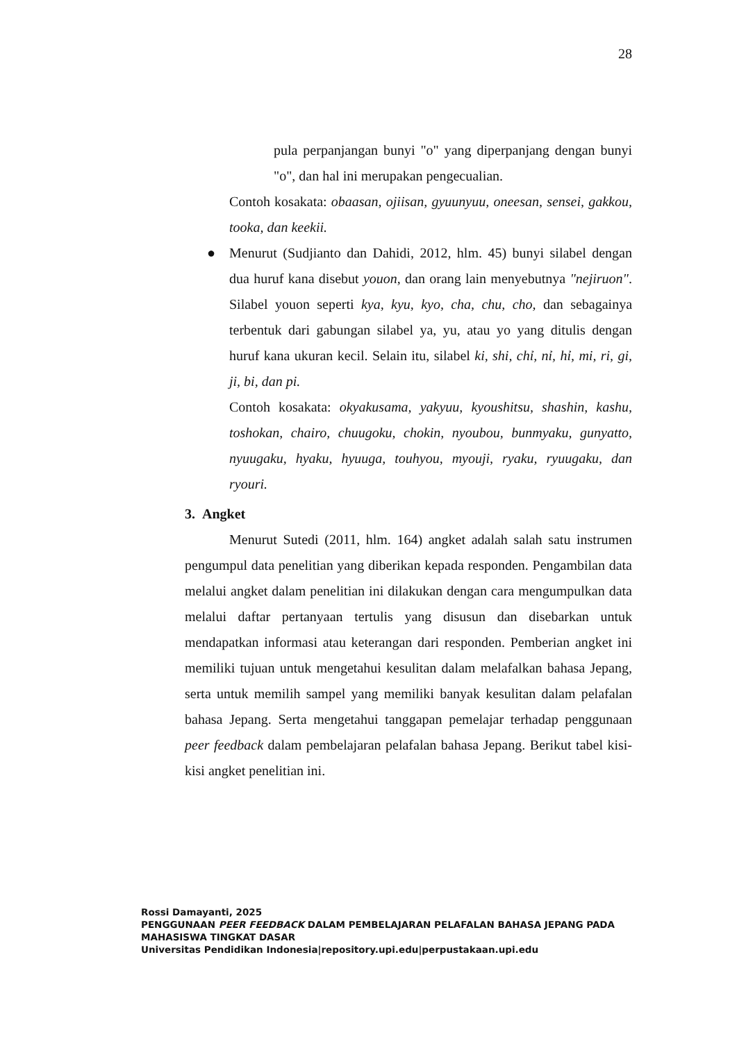28
pula perpanjangan bunyi "o" yang diperpanjang dengan bunyi "o", dan hal ini merupakan pengecualian.
Contoh kosakata: obaasan, ojiisan, gyuunyuu, oneesan, sensei, gakkou, tooka, dan keekii.
●
Menurut (Sudjianto dan Dahidi, 2012, hlm. 45) bunyi silabel dengan dua huruf kana disebut youon, dan orang lain menyebutnya "nejiruon". Silabel youon seperti kya, kyu, kyo, cha, chu, cho, dan sebagainya terbentuk dari gabungan silabel ya, yu, atau yo yang ditulis dengan huruf kana ukuran kecil. Selain itu, silabel ki, shi, chỉ, nỉ, hỉ, mi, ri, gi, ji, bi, dan pi.
Contoh kosakata: okyakusama, yakyuu, kyoushitsu, shashin, kashu, toshokan, chairo, chuugoku, chokin, nyoubou, bunmyaku, gunyatto, nyuugaku, hyaku, hyuuga, touhyou, myouji, ryaku, ryuugaku, dan ryouri.
3. Angket
Menurut Sutedi (2011, hlm. 164) angket adalah salah satu instrumen pengumpul data penelitian yang diberikan kepada responden. Pengambilan data melalui angket dalam penelitian ini dilakukan dengan cara mengumpulkan data melalui daftar pertanyaan tertulis yang disusun dan disebarkan untuk mendapatkan informasi atau keterangan dari responden. Pemberian angket ini memiliki tujuan untuk mengetahui kesulitan dalam melafalkan bahasa Jepang, serta untuk memilih sampel yang memiliki banyak kesulitan dalam pelafalan bahasa Jepang. Serta mengetahui tanggapan pemelajar terhadap penggunaan peer feedback dalam pembelajaran pelafalan bahasa Jepang. Berikut tabel kisi-kisi angket penelitian ini.
Rossi Damayanti, 2025
PENGGUNAAN PEER FEEDBACK DALAM PEMBELAJARAN PELAFALAN BAHASA JEPANG PADA
MAHASISWA TINGKAT DASAR
Universitas Pendidikan Indonesia|repository.upi.edu|perpustakaan.upi.edu